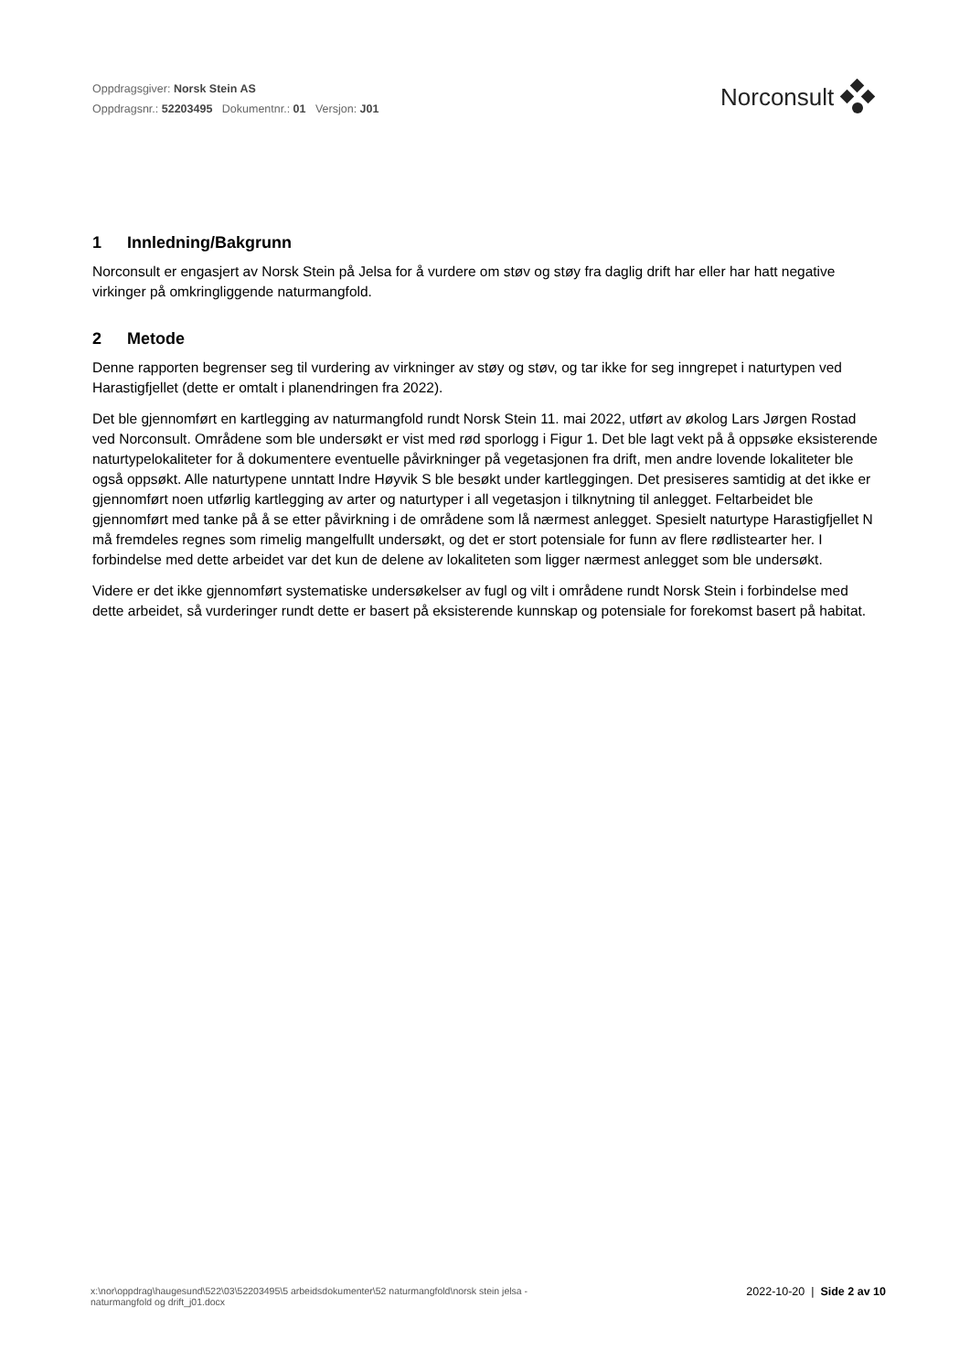Oppdragsgiver: Norsk Stein AS
Oppdragsnr.: 52203495 Dokumentnr.: 01 Versjon: J01
Norconsult
1 Innledning/Bakgrunn
Norconsult er engasjert av Norsk Stein på Jelsa for å vurdere om støv og støy fra daglig drift har eller har hatt negative virkinger på omkringliggende naturmangfold.
2 Metode
Denne rapporten begrenser seg til vurdering av virkninger av støy og støv, og tar ikke for seg inngrepet i naturtypen ved Harastigfjellet (dette er omtalt i planendringen fra 2022).
Det ble gjennomført en kartlegging av naturmangfold rundt Norsk Stein 11. mai 2022, utført av økolog Lars Jørgen Rostad ved Norconsult. Områdene som ble undersøkt er vist med rød sporlogg i Figur 1. Det ble lagt vekt på å oppsøke eksisterende naturtypelokaliteter for å dokumentere eventuelle påvirkninger på vegetasjonen fra drift, men andre lovende lokaliteter ble også oppsøkt. Alle naturtypene unntatt Indre Høyvik S ble besøkt under kartleggingen. Det presiseres samtidig at det ikke er gjennomført noen utførlig kartlegging av arter og naturtyper i all vegetasjon i tilknytning til anlegget. Feltarbeidet ble gjennomført med tanke på å se etter påvirkning i de områdene som lå nærmest anlegget. Spesielt naturtype Harastigfjellet N må fremdeles regnes som rimelig mangelfullt undersøkt, og det er stort potensiale for funn av flere rødlistearter her. I forbindelse med dette arbeidet var det kun de delene av lokaliteten som ligger nærmest anlegget som ble undersøkt.
Videre er det ikke gjennomført systematiske undersøkelser av fugl og vilt i områdene rundt Norsk Stein i forbindelse med dette arbeidet, så vurderinger rundt dette er basert på eksisterende kunnskap og potensiale for forekomst basert på habitat.
x:\nor\oppdrag\haugesund\522\03\52203495\5 arbeidsdokumenter\52 naturmangfold\norsk stein jelsa -
naturmangfold og drift_j01.docx
2022-10-20 | Side 2 av 10